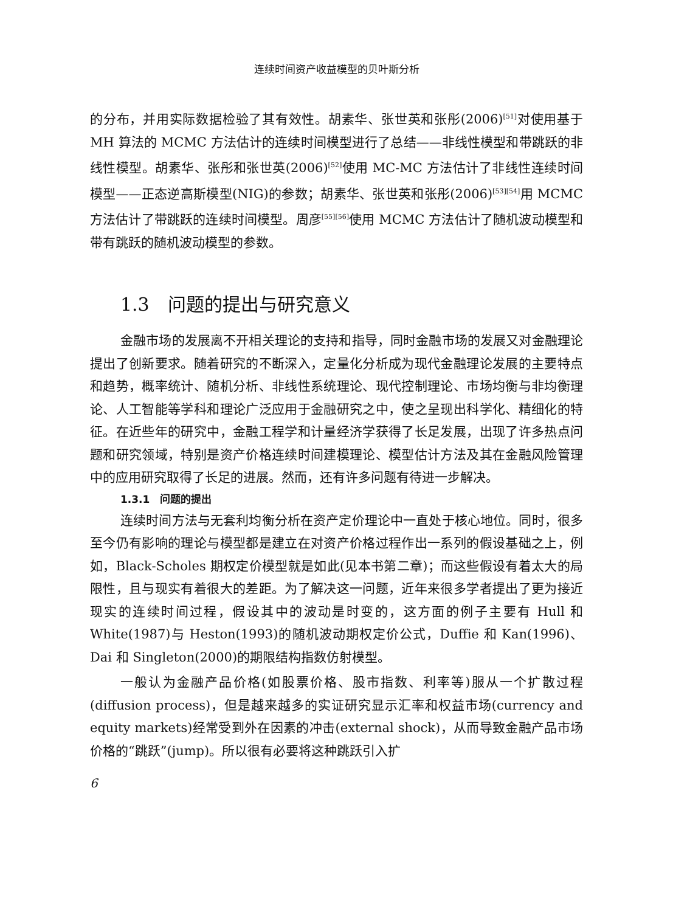连续时间资产收益模型的贝叶斯分析
的分布，并用实际数据检验了其有效性。胡素华、张世英和张彤(2006)<sup>[51]</sup>对使用基于 MH 算法的 MCMC 方法估计的连续时间模型进行了总结——非线性模型和带跳跃的非线性模型。胡素华、张彤和张世英(2006)<sup>[52]</sup>使用 MC-MC 方法估计了非线性连续时间模型——正态逆高斯模型(NIG)的参数；胡素华、张世英和张彤(2006)<sup>[53][54]</sup>用 MCMC 方法估计了带跳跃的连续时间模型。周彦<sup>[55][56]</sup>使用 MCMC 方法估计了随机波动模型和带有跳跃的随机波动模型的参数。
1.3　问题的提出与研究意义
金融市场的发展离不开相关理论的支持和指导，同时金融市场的发展又对金融理论提出了创新要求。随着研究的不断深入，定量化分析成为现代金融理论发展的主要特点和趋势，概率统计、随机分析、非线性系统理论、现代控制理论、市场均衡与非均衡理论、人工智能等学科和理论广泛应用于金融研究之中，使之呈现出科学化、精细化的特征。在近些年的研究中，金融工程学和计量经济学获得了长足发展，出现了许多热点问题和研究领域，特别是资产价格连续时间建模理论、模型估计方法及其在金融风险管理中的应用研究取得了长足的进展。然而，还有许多问题有待进一步解决。
1.3.1　问题的提出
连续时间方法与无套利均衡分析在资产定价理论中一直处于核心地位。同时，很多至今仍有影响的理论与模型都是建立在对资产价格过程作出一系列的假设基础之上，例如，Black-Scholes 期权定价模型就是如此(见本书第二章)；而这些假设有着太大的局限性，且与现实有着很大的差距。为了解决这一问题，近年来很多学者提出了更为接近现实的连续时间过程，假设其中的波动是时变的，这方面的例子主要有 Hull 和 White(1987)与 Heston(1993)的随机波动期权定价公式，Duffie 和 Kan(1996)、Dai 和 Singleton(2000)的期限结构指数仿射模型。
一般认为金融产品价格(如股票价格、股市指数、利率等)服从一个扩散过程(diffusion process)，但是越来越多的实证研究显示汇率和权益市场(currency and equity markets)经常受到外在因素的冲击(external shock)，从而导致金融产品市场价格的“跳跃”(jump)。所以很有必要将这种跳跃引入扩
6